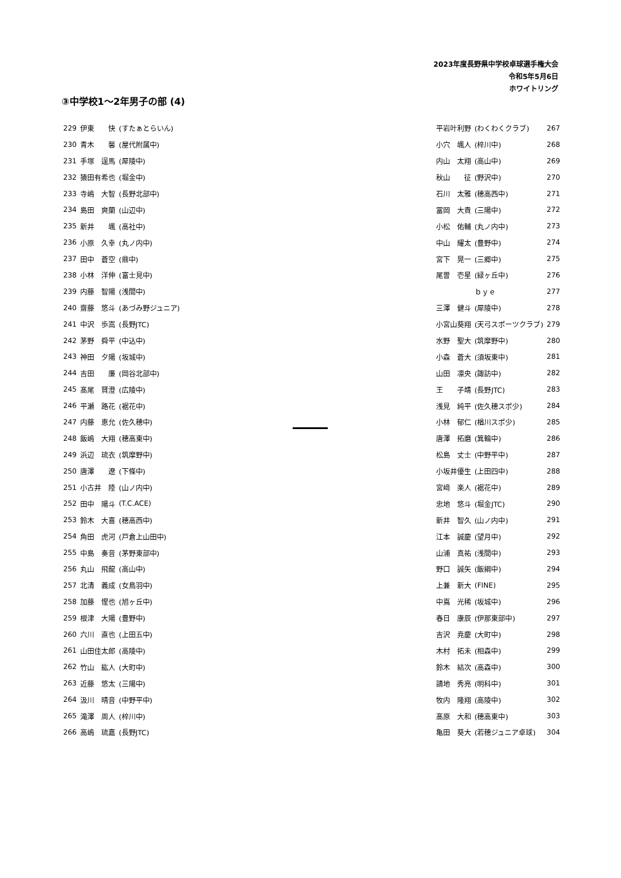2023年度長野県中学校卓球選手権大会
令和5年5月6日
ホワイトリング
③中学校1～2年男子の部 (4)
| 229 | 伊東 快 | (すたぁとらいん) |
| 230 | 青木 馨 | (屋代附属中) |
| 231 | 手塚 逞馬 | (犀陵中) |
| 232 | 猿田有希也 | (堀金中) |
| 233 | 寺嶋 大智 | (長野北部中) |
| 234 | 島田 爽蘭 | (山辺中) |
| 235 | 新井 颯 | (高社中) |
| 236 | 小原 久幸 | (丸ノ内中) |
| 237 | 田中 蒼空 | (鼎中) |
| 238 | 小林 洋伸 | (富士見中) |
| 239 | 内藤 智陽 | (浅間中) |
| 240 | 齋藤 悠斗 | (あづみ野ジュニア) |
| 241 | 中沢 歩嵩 | (長野JTC) |
| 242 | 茅野 舜平 | (中込中) |
| 243 | 神田 夕陽 | (坂城中) |
| 244 | 吉田 廉 | (岡谷北部中) |
| 245 | 髙尾 賢澄 | (広陵中) |
| 246 | 平瀬 路花 | (裾花中) |
| 247 | 内藤 恵允 | (佐久穂中) |
| 248 | 飯嶋 大翔 | (穂高東中) |
| 249 | 浜辺 琉衣 | (筑摩野中) |
| 250 | 唐澤 遼 | (下條中) |
| 251 | 小古井 陸 | (山ノ内中) |
| 252 | 田中 陽斗 | (T.C.ACE) |
| 253 | 鈴木 大喜 | (穂高西中) |
| 254 | 角田 虎河 | (戸倉上山田中) |
| 255 | 中島 奏音 | (茅野東部中) |
| 256 | 丸山 飛龍 | (高山中) |
| 257 | 北清 義成 | (女鳥羽中) |
| 258 | 加藤 惺也 | (旭ヶ丘中) |
| 259 | 根津 大陽 | (豊野中) |
| 260 | 六川 直也 | (上田五中) |
| 261 | 山田佳太郎 | (高陵中) |
| 262 | 竹山 紘人 | (大町中) |
| 263 | 近藤 悠太 | (三陽中) |
| 264 | 汲川 晴音 | (中野平中) |
| 265 | 滝澤 周人 | (梓川中) |
| 266 | 高嶋 琉嘉 | (長野JTC) |
| 平岩叶利野 | (わくわくクラブ) | 267 |
| 小穴 颯人 | (梓川中) | 268 |
| 内山 太翔 | (高山中) | 269 |
| 秋山 征 | (野沢中) | 270 |
| 石川 太雅 | (穂高西中) | 271 |
| 冨岡 大貴 | (三陽中) | 272 |
| 小松 佑輔 | (丸ノ内中) | 273 |
| 中山 耀太 | (豊野中) | 274 |
| 宮下 晃一 | (三郷中) | 275 |
| 尾曽 壱星 | (緑ヶ丘中) | 276 |
| | ｂｙｅ | 277 |
| 三澤 健斗 | (犀陵中) | 278 |
| 小宮山葵翔 | (天弓スポーツクラブ) | 279 |
| 水野 聖大 | (筑摩野中) | 280 |
| 小森 蒼大 | (須坂東中) | 281 |
| 山田 凛央 | (諏訪中) | 282 |
| 王 子靖 | (長野JTC) | 283 |
| 浅見 純平 | (佐久穂スポ少) | 284 |
| 小林 郁仁 | (楢川スポ少) | 285 |
| 唐澤 拓磨 | (箕輪中) | 286 |
| 松島 丈士 | (中野平中) | 287 |
| 小坂井優生 | (上田四中) | 288 |
| 宮﨑 楽人 | (裾花中) | 289 |
| 忠地 悠斗 | (堀金JTC) | 290 |
| 新井 智久 | (山ノ内中) | 291 |
| 江本 誠慶 | (望月中) | 292 |
| 山浦 真祐 | (浅間中) | 293 |
| 野口 誠矢 | (飯綱中) | 294 |
| 上兼 新大 | (FINE) | 295 |
| 中嶌 光稀 | (坂城中) | 296 |
| 春日 康辰 | (伊那東部中) | 297 |
| 吉沢 尭慶 | (大町中) | 298 |
| 木村 拓未 | (相森中) | 299 |
| 鈴木 結次 | (高森中) | 300 |
| 請地 秀亮 | (明科中) | 301 |
| 牧内 隆翔 | (高陵中) | 302 |
| 髙原 大和 | (穂高東中) | 303 |
| 亀田 葵大 | (若穂ジュニア卓球) | 304 |